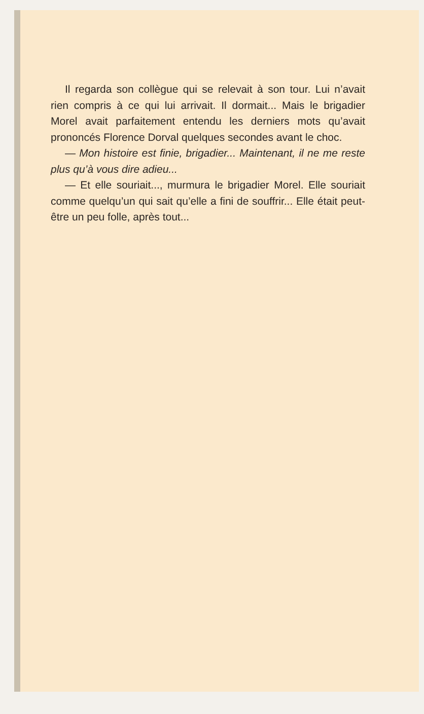Il regarda son collègue qui se relevait à son tour. Lui n’avait rien compris à ce qui lui arrivait. Il dormait... Mais le brigadier Morel avait parfaitement entendu les derniers mots qu’avait prononcés Florence Dorval quelques secondes avant le choc.
— Mon histoire est finie, brigadier... Maintenant, il ne me reste plus qu’à vous dire adieu...
— Et elle souriait..., murmura le brigadier Morel. Elle souriait comme quelqu’un qui sait qu’elle a fini de souffrir... Elle était peut-être un peu folle, après tout...